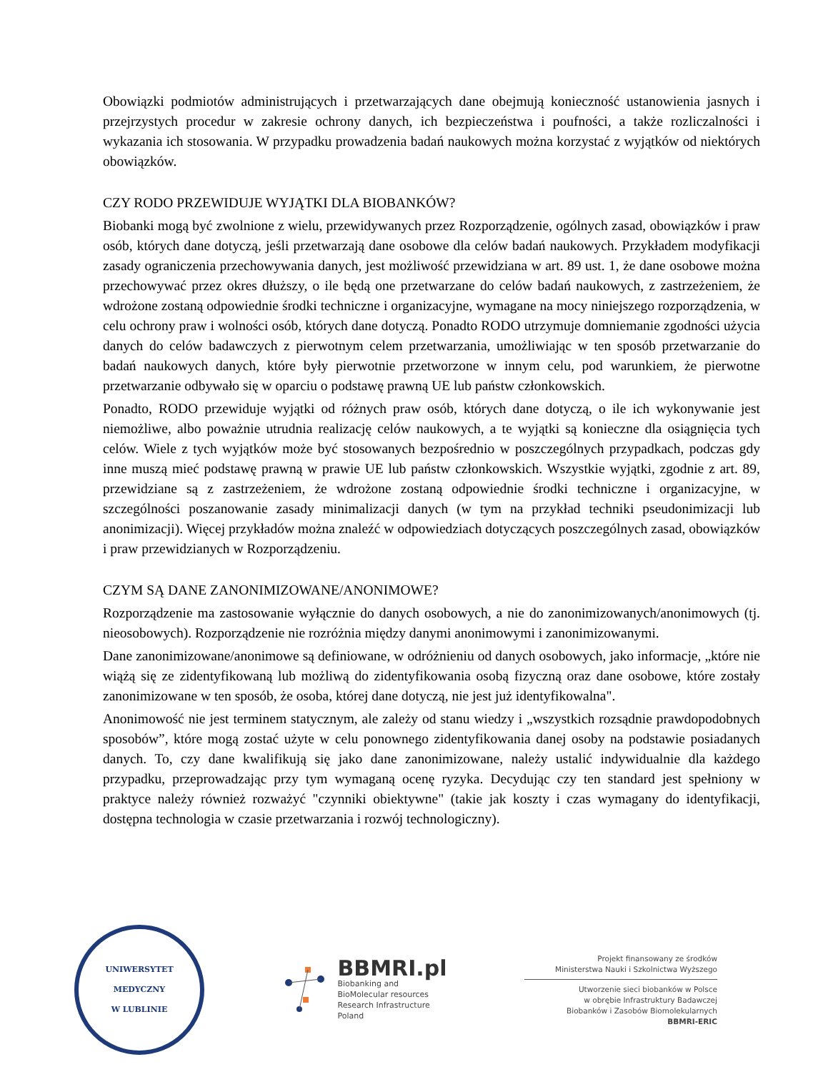Obowiązki podmiotów administrujących i przetwarzających dane obejmują konieczność ustanowienia jasnych i przejrzystych procedur w zakresie ochrony danych, ich bezpieczeństwa i poufności, a także rozliczalności i wykazania ich stosowania. W przypadku prowadzenia badań naukowych można korzystać z wyjątków od niektórych obowiązków.
CZY RODO PRZEWIDUJE WYJĄTKI DLA BIOBANKÓW?
Biobanki mogą być zwolnione z wielu, przewidywanych przez Rozporządzenie, ogólnych zasad, obowiązków i praw osób, których dane dotyczą, jeśli przetwarzają dane osobowe dla celów badań naukowych. Przykładem modyfikacji zasady ograniczenia przechowywania danych, jest możliwość przewidziana w art. 89 ust. 1, że dane osobowe można przechowywać przez okres dłuższy, o ile będą one przetwarzane do celów badań naukowych, z zastrzeżeniem, że wdrożone zostaną odpowiednie środki techniczne i organizacyjne, wymagane na mocy niniejszego rozporządzenia, w celu ochrony praw i wolności osób, których dane dotyczą. Ponadto RODO utrzymuje domniemanie zgodności użycia danych do celów badawczych z pierwotnym celem przetwarzania, umożliwiając w ten sposób przetwarzanie do badań naukowych danych, które były pierwotnie przetworzone w innym celu, pod warunkiem, że pierwotne przetwarzanie odbywało się w oparciu o podstawę prawną UE lub państw członkowskich.
Ponadto, RODO przewiduje wyjątki od różnych praw osób, których dane dotyczą, o ile ich wykonywanie jest niemożliwe, albo poważnie utrudnia realizację celów naukowych, a te wyjątki są konieczne dla osiągnięcia tych celów. Wiele z tych wyjątków może być stosowanych bezpośrednio w poszczególnych przypadkach, podczas gdy inne muszą mieć podstawę prawną w prawie UE lub państw członkowskich. Wszystkie wyjątki, zgodnie z art. 89, przewidziane są z zastrzeżeniem, że wdrożone zostaną odpowiednie środki techniczne i organizacyjne, w szczególności poszanowanie zasady minimalizacji danych (w tym na przykład techniki pseudonimizacji lub anonimizacji). Więcej przykładów można znaleźć w odpowiedziach dotyczących poszczególnych zasad, obowiązków i praw przewidzianych w Rozporządzeniu.
CZYM SĄ DANE ZANONIMIZOWANE/ANONIMOWE?
Rozporządzenie ma zastosowanie wyłącznie do danych osobowych, a nie do zanonimizowanych/anonimowych (tj. nieosobowych). Rozporządzenie nie rozróżnia między danymi anonimowymi i zanonimizowanymi.
Dane zanonimizowane/anonimowe są definiowane, w odróżnieniu od danych osobowych, jako informacje, „które nie wiążą się ze zidentyfikowaną lub możliwą do zidentyfikowania osobą fizyczną oraz dane osobowe, które zostały zanonimizowane w ten sposób, że osoba, której dane dotyczą, nie jest już identyfikowalna".
Anonimowość nie jest terminem statycznym, ale zależy od stanu wiedzy i „wszystkich rozsądnie prawdopodobnych sposobów”, które mogą zostać użyte w celu ponownego zidentyfikowania danej osoby na podstawie posiadanych danych. To, czy dane kwalifikują się jako dane zanonimizowane, należy ustalić indywidualnie dla każdego przypadku, przeprowadzając przy tym wymaganą ocenę ryzyka. Decydując czy ten standard jest spełniony w praktyce należy również rozważyć "czynniki obiektywne" (takie jak koszty i czas wymagany do identyfikacji, dostępna technologia w czasie przetwarzania i rozwój technologiczny).
UNIWERSYTET MEDYCZNY
W LUBLINIE
BBMRI.pl
Biobanking and
BioMolecular resources
Research Infrastructure
Poland
Projekt finansowany ze środków
Ministerstwa Nauki i Szkolnictwa Wyższego
Utworzenie sieci biobanków w Polsce
w obrębie Infrastruktury Badawczej
Biobanków i Zasobów Biomolekularnych
BBMRI-ERIC